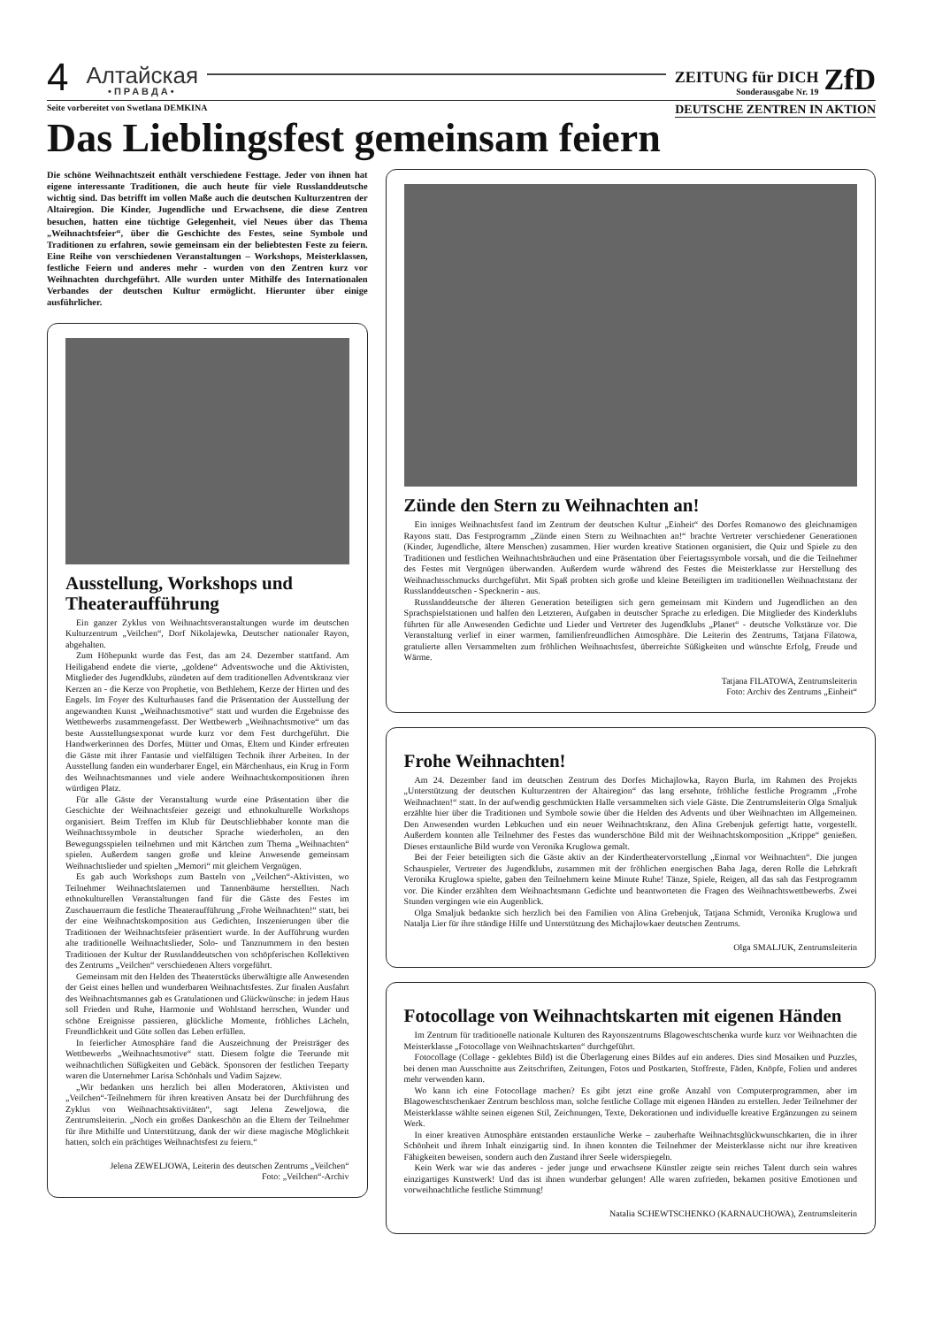4
Алтайская
•ПРАВДА•
ZEITUNG für DICH
Sonderausgabe Nr. 19
ZfD
Seite vorbereitet von Swetlana DEMKINA DEUTSCHE ZENTREN IN AKTION
Das Lieblingsfest gemeinsam feiern
Die schöne Weihnachtszeit enthält verschiedene Festtage. Jeder von ihnen hat eigene interessante Traditionen, die auch heute für viele Russlanddeutsche wichtig sind. Das betrifft im vollen Maße auch die deutschen Kulturzentren der Altairegion. Die Kinder, Jugendliche und Erwachsene, die diese Zentren besuchen, hatten eine tüchtige Gelegenheit, viel Neues über das Thema „Weihnachtsfeier“, über die Geschichte des Festes, seine Symbole und Traditionen zu erfahren, sowie gemeinsam ein der beliebtesten Feste zu feiern. Eine Reihe von verschiedenen Veranstaltungen – Workshops, Meisterklassen, festliche Feiern und anderes mehr - wurden von den Zentren kurz vor Weihnachten durchgeführt. Alle wurden unter Mithilfe des Internationalen Verbandes der deutschen Kultur ermöglicht. Hierunter über einige ausführlicher.
Ausstellung, Workshops und Theateraufführung
Ein ganzer Zyklus von Weihnachtsveranstaltungen wurde im deutschen Kulturzentrum „Veilchen“, Dorf Nikolajewka, Deutscher nationaler Rayon, abgehalten.
Zum Höhepunkt wurde das Fest, das am 24. Dezember stattfand. Am Heiligabend endete die vierte, „goldene“ Adventswoche und die Aktivisten, Mitglieder des Jugendklubs, zündeten auf dem traditionellen Adventskranz vier Kerzen an - die Kerze von Prophetie, von Bethlehem, Kerze der Hirten und des Engels. Im Foyer des Kulturhauses fand die Präsentation der Ausstellung der angewandten Kunst „Weihnachtsmotive“ statt und wurden die Ergebnisse des Wettbewerbs zusammengefasst. Der Wettbewerb „Weihnachtsmotive“ um das beste Ausstellungsexponat wurde kurz vor dem Fest durchgeführt. Die Handwerkerinnen des Dorfes, Mütter und Omas, Eltern und Kinder erfreuten die Gäste mit ihrer Fantasie und vielfältigen Technik ihrer Arbeiten. In der Ausstellung fanden ein wunderbarer Engel, ein Märchenhaus, ein Krug in Form des Weihnachtsmannes und viele andere Weihnachtskompositionen ihren würdigen Platz.
Für alle Gäste der Veranstaltung wurde eine Präsentation über die Geschichte der Weihnachtsfeier gezeigt und ethnokulturelle Workshops organisiert. Beim Treffen im Klub für Deutschliebhaber konnte man die Weihnachtssymbole in deutscher Sprache wiederholen, an den Bewegungsspielen teilnehmen und mit Kärtchen zum Thema „Weihnachten“ spielen. Außerdem sangen große und kleine Anwesende gemeinsam Weihnachtslieder und spielten „Memori“ mit gleichem Vergnügen.
Es gab auch Workshops zum Basteln von „Veilchen“-Aktivisten, wo Teilnehmer Weihnachtslaternen und Tannenbäume herstellten. Nach ethnokulturellen Veranstaltungen fand für die Gäste des Festes im Zuschauerraum die festliche Theateraufführung „Frohe Weihnachten!“ statt, bei der eine Weihnachtskomposition aus Gedichten, Inszenierungen über die Traditionen der Weihnachtsfeier präsentiert wurde. In der Aufführung wurden alte traditionelle Weihnachtslieder, Solo- und Tanznummern in den besten Traditionen der Kultur der Russlanddeutschen von schöpferischen Kollektiven des Zentrums „Veilchen“ verschiedenen Alters vorgeführt.
Gemeinsam mit den Helden des Theaterstücks überwältigte alle Anwesenden der Geist eines hellen und wunderbaren Weihnachtsfestes. Zur finalen Ausfahrt des Weihnachtsmannes gab es Gratulationen und Glückwünsche: in jedem Haus soll Frieden und Ruhe, Harmonie und Wohlstand herrschen, Wunder und schöne Ereignisse passieren, glückliche Momente, fröhliches Lächeln, Freundlichkeit und Güte sollen das Leben erfüllen.
In feierlicher Atmosphäre fand die Auszeichnung der Preisträger des Wettbewerbs „Weihnachtsmotive“ statt. Diesem folgte die Teerunde mit weihnachtlichen Süßigkeiten und Gebäck. Sponsoren der festlichen Teeparty waren die Unternehmer Larisa Schönhals und Vadim Sajzew.
„Wir bedanken uns herzlich bei allen Moderatoren, Aktivisten und „Veilchen“-Teilnehmern für ihren kreativen Ansatz bei der Durchführung des Zyklus von Weihnachtsaktivitäten“, sagt Jelena Zeweljowa, die Zentrumsleiterin. „Noch ein großes Dankeschön an die Eltern der Teilnehmer für ihre Mithilfe und Unterstützung, dank der wir diese magische Möglichkeit hatten, solch ein prächtiges Weihnachtsfest zu feiern.“
Jelena ZEWELJOWA, Leiterin des deutschen Zentrums „Veilchen“
Foto: „Veilchen“-Archiv
Zünde den Stern zu Weihnachten an!
Ein inniges Weihnachtsfest fand im Zentrum der deutschen Kultur „Einheit“ des Dorfes Romanowo des gleichnamigen Rayons statt. Das Festprogramm „Zünde einen Stern zu Weihnachten an!“ brachte Vertreter verschiedener Generationen (Kinder, Jugendliche, ältere Menschen) zusammen. Hier wurden kreative Stationen organisiert, die Quiz und Spiele zu den Traditionen und festlichen Weihnachtsbräuchen und eine Präsentation über Feiertagssymbole vorsah, und die die Teilnehmer des Festes mit Vergnügen überwanden. Außerdem wurde während des Festes die Meisterklasse zur Herstellung des Weihnachtsschmucks durchgeführt. Mit Spaß probten sich große und kleine Beteiligten im traditionellen Weihnachtstanz der Russlanddeutschen - Specknerin - aus.
Russlanddeutsche der älteren Generation beteiligten sich gern gemeinsam mit Kindern und Jugendlichen an den Sprachspielstationen und halfen den Letzteren, Aufgaben in deutscher Sprache zu erledigen. Die Mitglieder des Kinderklubs führten für alle Anwesenden Gedichte und Lieder und Vertreter des Jugendklubs „Planet“ - deutsche Volkstänze vor. Die Veranstaltung verlief in einer warmen, familienfreundlichen Atmosphäre. Die Leiterin des Zentrums, Tatjana Filatowa, gratulierte allen Versammelten zum fröhlichen Weihnachtsfest, überreichte Süßigkeiten und wünschte Erfolg, Freude und Wärme.
Tatjana FILATOWA, Zentrumsleiterin
Foto: Archiv des Zentrums „Einheit“
Frohe Weihnachten!
Am 24. Dezember fand im deutschen Zentrum des Dorfes Michajlowka, Rayon Burla, im Rahmen des Projekts „Unterstützung der deutschen Kulturzentren der Altairegion“ das lang ersehnte, fröhliche festliche Programm „Frohe Weihnachten!“ statt. In der aufwendig geschmückten Halle versammelten sich viele Gäste. Die Zentrumsleiterin Olga Smaljuk erzählte hier über die Traditionen und Symbole sowie über die Helden des Advents und über Weihnachten im Allgemeinen. Den Anwesenden wurden Lebkuchen und ein neuer Weihnachtskranz, den Alina Grebenjuk gefertigt hatte, vorgestellt. Außerdem konnten alle Teilnehmer des Festes das wunderschöne Bild mit der Weihnachtskomposition „Krippe“ genießen. Dieses erstaunliche Bild wurde von Veronika Kruglowa gemalt.
Bei der Feier beteiligten sich die Gäste aktiv an der Kindertheatervorstellung „Einmal vor Weihnachten“. Die jungen Schauspieler, Vertreter des Jugendklubs, zusammen mit der fröhlichen energischen Baba Jaga, deren Rolle die Lehrkraft Veronika Kruglowa spielte, gaben den Teilnehmern keine Minute Ruhe! Tänze, Spiele, Reigen, all das sah das Festprogramm vor. Die Kinder erzählten dem Weihnachtsmann Gedichte und beantworteten die Fragen des Weihnachtswettbewerbs. Zwei Stunden vergingen wie ein Augenblick.
Olga Smaljuk bedankte sich herzlich bei den Familien von Alina Grebenjuk, Tatjana Schmidt, Veronika Kruglowa und Natalja Lier für ihre ständige Hilfe und Unterstützung des Michajlowkaer deutschen Zentrums.
Olga SMALJUK, Zentrumsleiterin
Fotocollage von Weihnachtskarten mit eigenen Händen
Im Zentrum für traditionelle nationale Kulturen des Rayonszentrums Blagoweschtschenka wurde kurz vor Weihnachten die Meisterklasse „Fotocollage von Weihnachtskarten“ durchgeführt.
Fotocollage (Collage - geklebtes Bild) ist die Überlagerung eines Bildes auf ein anderes. Dies sind Mosaiken und Puzzles, bei denen man Ausschnitte aus Zeitschriften, Zeitungen, Fotos und Postkarten, Stoffreste, Fäden, Knöpfe, Folien und anderes mehr verwenden kann.
Wo kann ich eine Fotocollage machen? Es gibt jetzt eine große Anzahl von Computerprogrammen, aber im Blagoweschtschenkaer Zentrum beschloss man, solche festliche Collage mit eigenen Händen zu erstellen. Jeder Teilnehmer der Meisterklasse wählte seinen eigenen Stil, Zeichnungen, Texte, Dekorationen und individuelle kreative Ergänzungen zu seinem Werk.
In einer kreativen Atmosphäre entstanden erstaunliche Werke – zauberhafte Weihnachtsglückwunschkarten, die in ihrer Schönheit und ihrem Inhalt einzigartig sind. In ihnen konnten die Teilnehmer der Meisterklasse nicht nur ihre kreativen Fähigkeiten beweisen, sondern auch den Zustand ihrer Seele widerspiegeln.
Kein Werk war wie das anderes - jeder junge und erwachsene Künstler zeigte sein reiches Talent durch sein wahres einzigartiges Kunstwerk! Und das ist ihnen wunderbar gelungen! Alle waren zufrieden, bekamen positive Emotionen und vorweihnachtliche festliche Stimmung!
Natalia SCHEWTSCHENKO (KARNAUCHOWA), Zentrumsleiterin